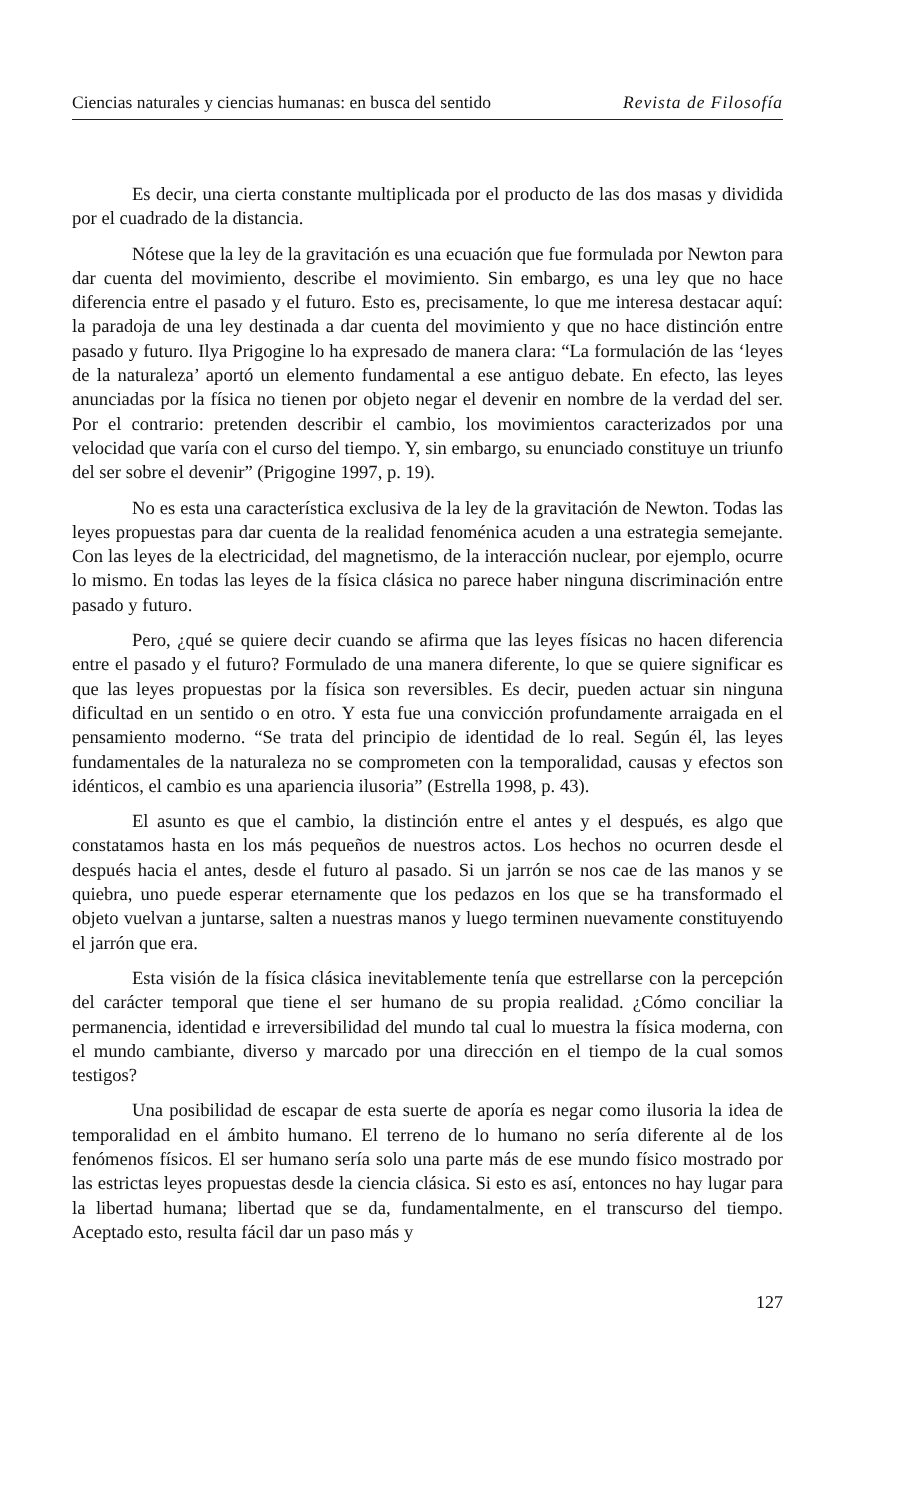Ciencias naturales y ciencias humanas: en busca del sentido Revista de Filosofía
Es decir, una cierta constante multiplicada por el producto de las dos masas y dividida por el cuadrado de la distancia.
Nótese que la ley de la gravitación es una ecuación que fue formulada por Newton para dar cuenta del movimiento, describe el movimiento. Sin embargo, es una ley que no hace diferencia entre el pasado y el futuro. Esto es, precisamente, lo que me interesa destacar aquí: la paradoja de una ley destinada a dar cuenta del movimiento y que no hace distinción entre pasado y futuro. Ilya Prigogine lo ha expresado de manera clara: “La formulación de las ‘leyes de la naturaleza’ aportó un elemento fundamental a ese antiguo debate. En efecto, las leyes anunciadas por la física no tienen por objeto negar el devenir en nombre de la verdad del ser. Por el contrario: pretenden describir el cambio, los movimientos caracterizados por una velocidad que varía con el curso del tiempo. Y, sin embargo, su enunciado constituye un triunfo del ser sobre el devenir” (Prigogine 1997, p. 19).
No es esta una característica exclusiva de la ley de la gravitación de Newton. Todas las leyes propuestas para dar cuenta de la realidad fenoménica acuden a una estrategia semejante. Con las leyes de la electricidad, del magnetismo, de la interacción nuclear, por ejemplo, ocurre lo mismo. En todas las leyes de la física clásica no parece haber ninguna discriminación entre pasado y futuro.
Pero, ¿qué se quiere decir cuando se afirma que las leyes físicas no hacen diferencia entre el pasado y el futuro? Formulado de una manera diferente, lo que se quiere significar es que las leyes propuestas por la física son reversibles. Es decir, pueden actuar sin ninguna dificultad en un sentido o en otro. Y esta fue una convicción profundamente arraigada en el pensamiento moderno. “Se trata del principio de identidad de lo real. Según él, las leyes fundamentales de la naturaleza no se comprometen con la temporalidad, causas y efectos son idénticos, el cambio es una apariencia ilusoria” (Estrella 1998, p. 43).
El asunto es que el cambio, la distinción entre el antes y el después, es algo que constatamos hasta en los más pequeños de nuestros actos. Los hechos no ocurren desde el después hacia el antes, desde el futuro al pasado. Si un jarrón se nos cae de las manos y se quiebra, uno puede esperar eternamente que los pedazos en los que se ha transformado el objeto vuelvan a juntarse, salten a nuestras manos y luego terminen nuevamente constituyendo el jarrón que era.
Esta visión de la física clásica inevitablemente tenía que estrellarse con la percepción del carácter temporal que tiene el ser humano de su propia realidad. ¿Cómo conciliar la permanencia, identidad e irreversibilidad del mundo tal cual lo muestra la física moderna, con el mundo cambiante, diverso y marcado por una dirección en el tiempo de la cual somos testigos?
Una posibilidad de escapar de esta suerte de aporía es negar como ilusoria la idea de temporalidad en el ámbito humano. El terreno de lo humano no sería diferente al de los fenómenos físicos. El ser humano sería solo una parte más de ese mundo físico mostrado por las estrictas leyes propuestas desde la ciencia clásica. Si esto es así, entonces no hay lugar para la libertad humana; libertad que se da, fundamentalmente, en el transcurso del tiempo. Aceptado esto, resulta fácil dar un paso más y
127